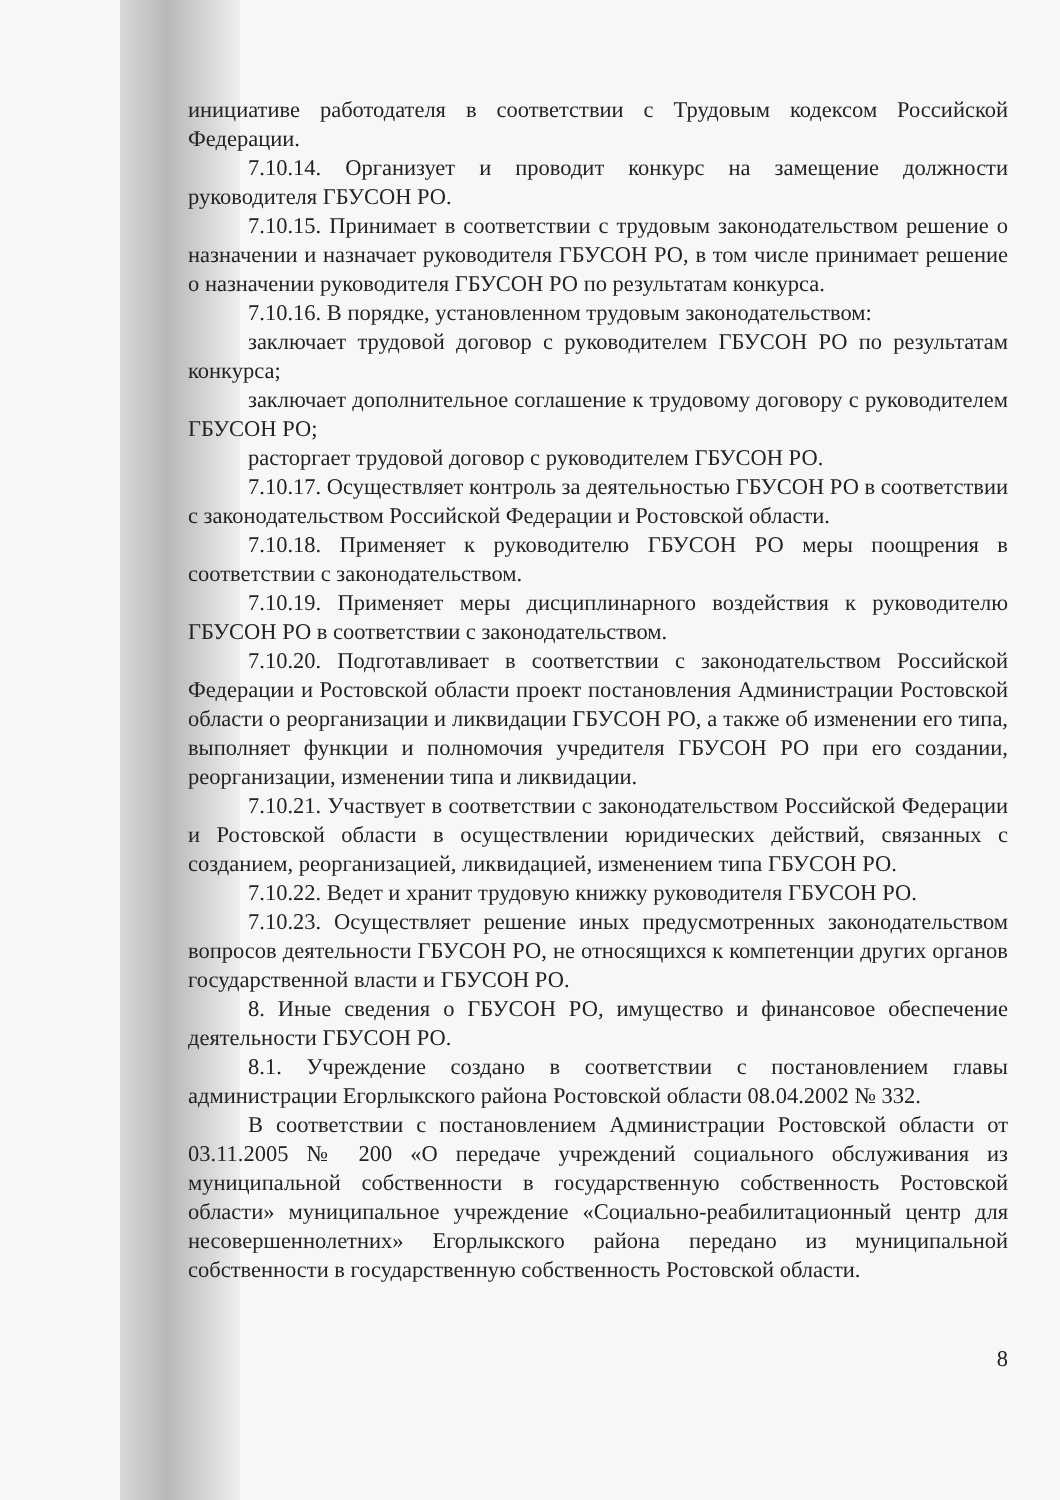инициативе работодателя в соответствии с Трудовым кодексом Российской Федерации.
7.10.14. Организует и проводит конкурс на замещение должности руководителя ГБУСОН РО.
7.10.15. Принимает в соответствии с трудовым законодательством решение о назначении и назначает руководителя ГБУСОН РО, в том числе принимает решение о назначении руководителя ГБУСОН РО по результатам конкурса.
7.10.16. В порядке, установленном трудовым законодательством:
заключает трудовой договор с руководителем ГБУСОН РО по результатам конкурса;
заключает дополнительное соглашение к трудовому договору с руководителем ГБУСОН РО;
расторгает трудовой договор с руководителем ГБУСОН РО.
7.10.17. Осуществляет контроль за деятельностью ГБУСОН РО в соответствии с законодательством Российской Федерации и Ростовской области.
7.10.18. Применяет к руководителю ГБУСОН РО меры поощрения в соответствии с законодательством.
7.10.19. Применяет меры дисциплинарного воздействия к руководителю ГБУСОН РО в соответствии с законодательством.
7.10.20. Подготавливает в соответствии с законодательством Российской Федерации и Ростовской области проект постановления Администрации Ростовской области о реорганизации и ликвидации ГБУСОН РО, а также об изменении его типа, выполняет функции и полномочия учредителя ГБУСОН РО при его создании, реорганизации, изменении типа и ликвидации.
7.10.21. Участвует в соответствии с законодательством Российской Федерации и Ростовской области в осуществлении юридических действий, связанных с созданием, реорганизацией, ликвидацией, изменением типа ГБУСОН РО.
7.10.22. Ведет и хранит трудовую книжку руководителя ГБУСОН РО.
7.10.23. Осуществляет решение иных предусмотренных законодательством вопросов деятельности ГБУСОН РО, не относящихся к компетенции других органов государственной власти и ГБУСОН РО.
8. Иные сведения о ГБУСОН РО, имущество и финансовое обеспечение деятельности ГБУСОН РО.
8.1. Учреждение создано в соответствии с постановлением главы администрации Егорлыкского района Ростовской области 08.04.2002 № 332.
В соответствии с постановлением Администрации Ростовской области от 03.11.2005 № 200 «О передаче учреждений социального обслуживания из муниципальной собственности в государственную собственность Ростовской области» муниципальное учреждение «Социально-реабилитационный центр для несовершеннолетних» Егорлыкского района передано из муниципальной собственности в государственную собственность Ростовской области.
8